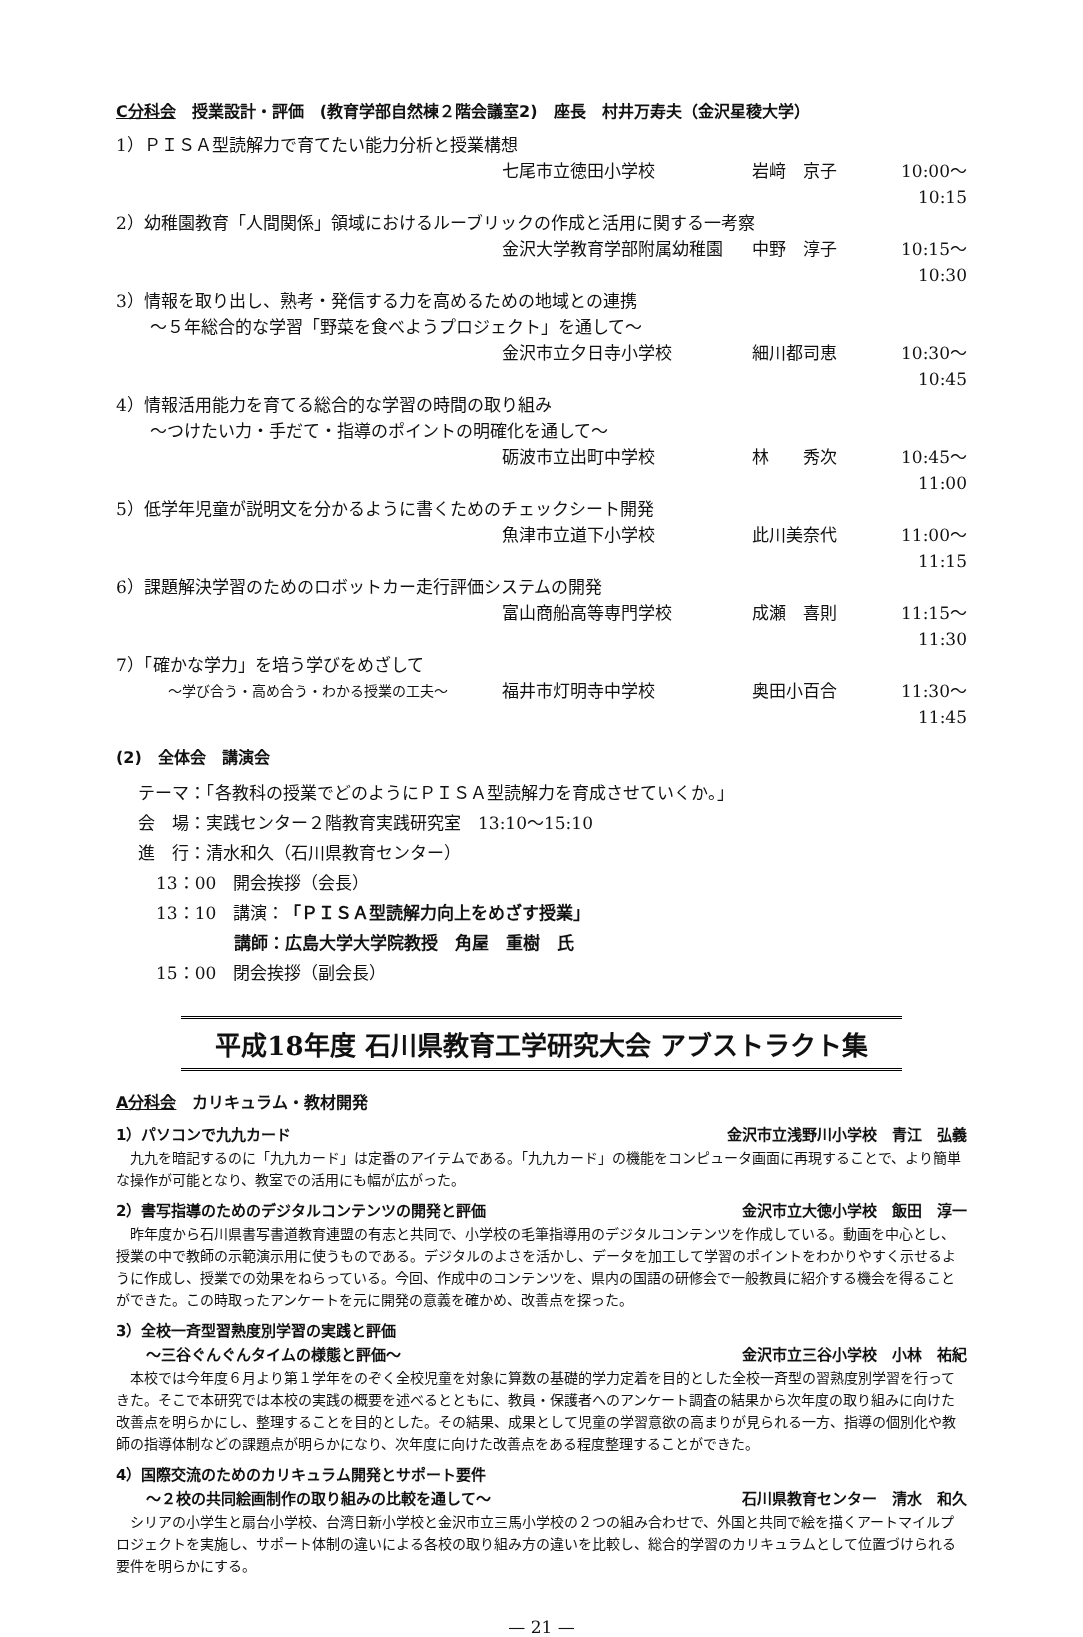C分科会　授業設計・評価　(教育学部自然棟２階会議室2)　座長　村井万寿夫（金沢星稜大学）
1）ＰＩＳＡ型読解力で育てたい能力分析と授業構想
七尾市立徳田小学校 岩﨑　京子 10:00〜10:15
2）幼稚園教育「人間関係」領域におけるルーブリックの作成と活用に関する一考察
金沢大学教育学部附属幼稚園 中野　淳子 10:15〜10:30
3）情報を取り出し、熟考・発信する力を高めるための地域との連携
　　〜５年総合的な学習「野菜を食べようプロジェクト」を通して〜
金沢市立夕日寺小学校 細川都司恵 10:30〜10:45
4）情報活用能力を育てる総合的な学習の時間の取り組み
　　〜つけたい力・手だて・指導のポイントの明確化を通して〜
砺波市立出町中学校 林　　秀次 10:45〜11:00
5）低学年児童が説明文を分かるように書くためのチェックシート開発
魚津市立道下小学校 此川美奈代 11:00〜11:15
6）課題解決学習のためのロボットカー走行評価システムの開発
富山商船高等専門学校 成瀬　喜則 11:15〜11:30
7）「確かな学力」を培う学びをめざして
〜学び合う・高め合う・わかる授業の工夫〜 福井市灯明寺中学校 奥田小百合 11:30〜11:45
(2)　全体会　講演会
テーマ：「各教科の授業でどのようにＰＩＳＡ型読解力を育成させていくか。」
会　場：実践センター２階教育実践研究室　13:10〜15:10
進　行：清水和久（石川県教育センター）
13：00　開会挨拶（会長）
13：10　講演：「ＰＩＳＡ型読解力向上をめざす授業」
講師：広島大学大学院教授　角屋　重樹　氏
15：00　閉会挨拶（副会長）
平成18年度 石川県教育工学研究大会 アブストラクト集
A分科会　カリキュラム・教材開発
1）パソコンで九九カード 金沢市立浅野川小学校　青江　弘義
九九を暗記するのに「九九カード」は定番のアイテムである。「九九カード」の機能をコンピュータ画面に再現することで、より簡単な操作が可能となり、教室での活用にも幅が広がった。
2）書写指導のためのデジタルコンテンツの開発と評価 金沢市立大徳小学校　飯田　淳一
昨年度から石川県書写書道教育連盟の有志と共同で、小学校の毛筆指導用のデジタルコンテンツを作成している。動画を中心とし、授業の中で教師の示範演示用に使うものである。デジタルのよさを活かし、データを加工して学習のポイントをわかりやすく示せるように作成し、授業での効果をねらっている。今回、作成中のコンテンツを、県内の国語の研修会で一般教員に紹介する機会を得ることができた。この時取ったアンケートを元に開発の意義を確かめ、改善点を探った。
3）全校一斉型習熟度別学習の実践と評価
　　〜三谷ぐんぐんタイムの様態と評価〜 金沢市立三谷小学校　小林　祐紀
本校では今年度６月より第１学年をのぞく全校児童を対象に算数の基礎的学力定着を目的とした全校一斉型の習熟度別学習を行ってきた。そこで本研究では本校の実践の概要を述べるとともに、教員・保護者へのアンケート調査の結果から次年度の取り組みに向けた改善点を明らかにし、整理することを目的とした。その結果、成果として児童の学習意欲の高まりが見られる一方、指導の個別化や教師の指導体制などの課題点が明らかになり、次年度に向けた改善点をある程度整理することができた。
4）国際交流のためのカリキュラム開発とサポート要件
　　〜２校の共同絵画制作の取り組みの比較を通して〜 石川県教育センター　清水　和久
シリアの小学生と扇台小学校、台湾日新小学校と金沢市立三馬小学校の２つの組み合わせで、外国と共同で絵を描くアートマイルプロジェクトを実施し、サポート体制の違いによる各校の取り組み方の違いを比較し、総合的学習のカリキュラムとして位置づけられる要件を明らかにする。
— 21 —